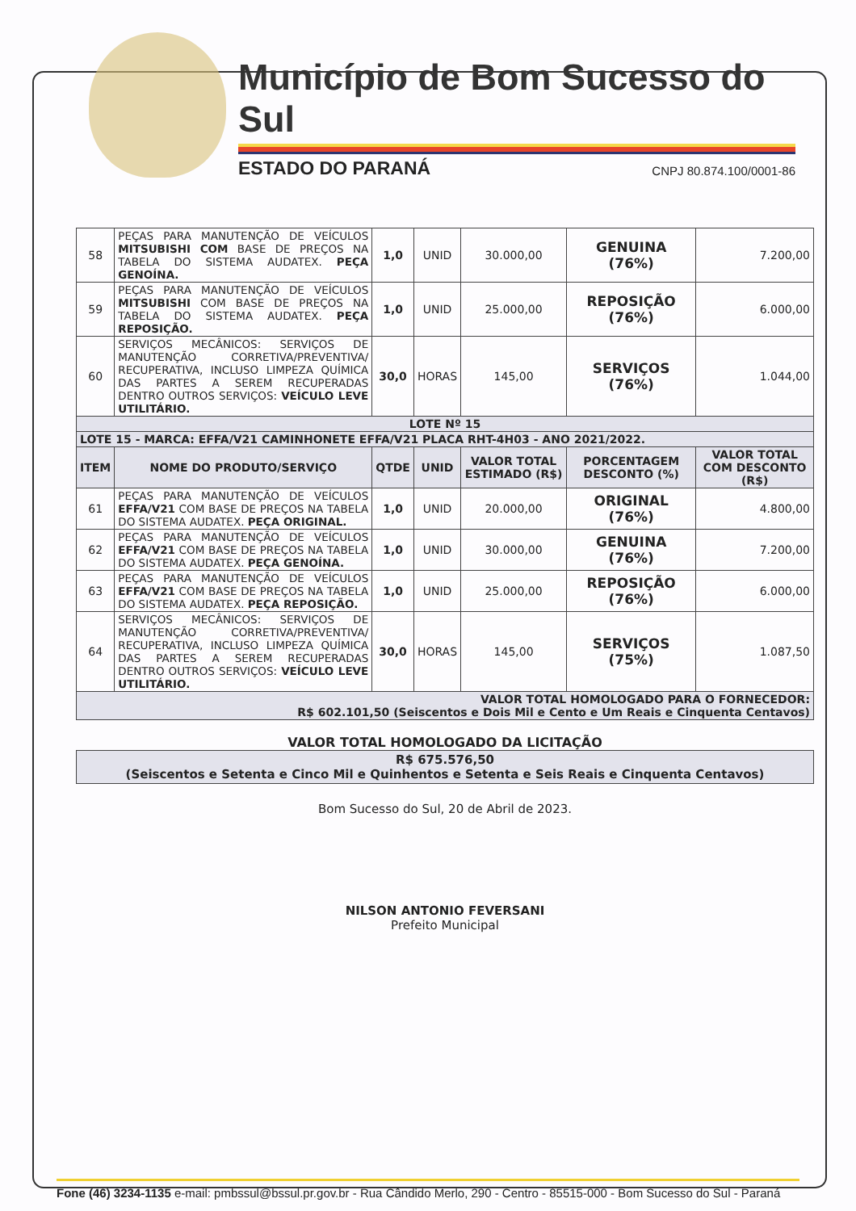Município de Bom Sucesso do Sul
ESTADO DO PARANÁ CNPJ 80.874.100/0001-86
| 58 | PEÇAS PARA MANUTENÇÃO DE VEÍCULOS MITSUBISHI COM BASE DE PREÇOS NA TABELA DO SISTEMA AUDATEX. PEÇA GENOÍNA. | 1,0 | UNID | 30.000,00 | GENUINA (76%) | 7.200,00 |
| 59 | PEÇAS PARA MANUTENÇÃO DE VEÍCULOS MITSUBISHI COM BASE DE PREÇOS NA TABELA DO SISTEMA AUDATEX. PEÇA REPOSIÇÃO. | 1,0 | UNID | 25.000,00 | REPOSIÇÃO (76%) | 6.000,00 |
| 60 | SERVIÇOS MECÂNICOS: SERVIÇOS DE MANUTENÇÃO CORRETIVA/PREVENTIVA/ RECUPERATIVA, INCLUSO LIMPEZA QUÍMICA DAS PARTES A SEREM RECUPERADAS DENTRO OUTROS SERVIÇOS: VEÍCULO LEVE UTILITÁRIO. | 30,0 | HORAS | 145,00 | SERVIÇOS (76%) | 1.044,00 |
| LOTE Nº 15 | | | | | | |
| LOTE 15 - MARCA: EFFA/V21 CAMINHONETE EFFA/V21 PLACA RHT-4H03 - ANO 2021/2022. | | | | | | |
| ITEM | NOME DO PRODUTO/SERVIÇO | QTDE | UNID | VALOR TOTAL ESTIMADO (R$) | PORCENTAGEM DESCONTO (%) | VALOR TOTAL COM DESCONTO (R$) |
| 61 | PEÇAS PARA MANUTENÇÃO DE VEÍCULOS EFFA/V21 COM BASE DE PREÇOS NA TABELA DO SISTEMA AUDATEX. PEÇA ORIGINAL. | 1,0 | UNID | 20.000,00 | ORIGINAL (76%) | 4.800,00 |
| 62 | PEÇAS PARA MANUTENÇÃO DE VEÍCULOS EFFA/V21 COM BASE DE PREÇOS NA TABELA DO SISTEMA AUDATEX. PEÇA GENOÍNA. | 1,0 | UNID | 30.000,00 | GENUINA (76%) | 7.200,00 |
| 63 | PEÇAS PARA MANUTENÇÃO DE VEÍCULOS EFFA/V21 COM BASE DE PREÇOS NA TABELA DO SISTEMA AUDATEX. PEÇA REPOSIÇÃO. | 1,0 | UNID | 25.000,00 | REPOSIÇÃO (76%) | 6.000,00 |
| 64 | SERVIÇOS MECÂNICOS: SERVIÇOS DE MANUTENÇÃO CORRETIVA/PREVENTIVA/ RECUPERATIVA, INCLUSO LIMPEZA QUÍMICA DAS PARTES A SEREM RECUPERADAS DENTRO OUTROS SERVIÇOS: VEÍCULO LEVE UTILITÁRIO. | 30,0 | HORAS | 145,00 | SERVIÇOS (75%) | 1.087,50 |
| VALOR TOTAL HOMOLOGADO PARA O FORNECEDOR: R$ 602.101,50 (Seiscentos e Dois Mil e Cento e Um Reais e Cinquenta Centavos) | | | | | | |
VALOR TOTAL HOMOLOGADO DA LICITAÇÃO
R$ 675.576,50
(Seiscentos e Setenta e Cinco Mil e Quinhentos e Setenta e Seis Reais e Cinquenta Centavos)
Bom Sucesso do Sul, 20 de Abril de 2023.
NILSON ANTONIO FEVERSANI
Prefeito Municipal
Fone (46) 3234-1135 e-mail: pmbssul@bssul.pr.gov.br - Rua Cândido Merlo, 290 - Centro - 85515-000 - Bom Sucesso do Sul - Paraná